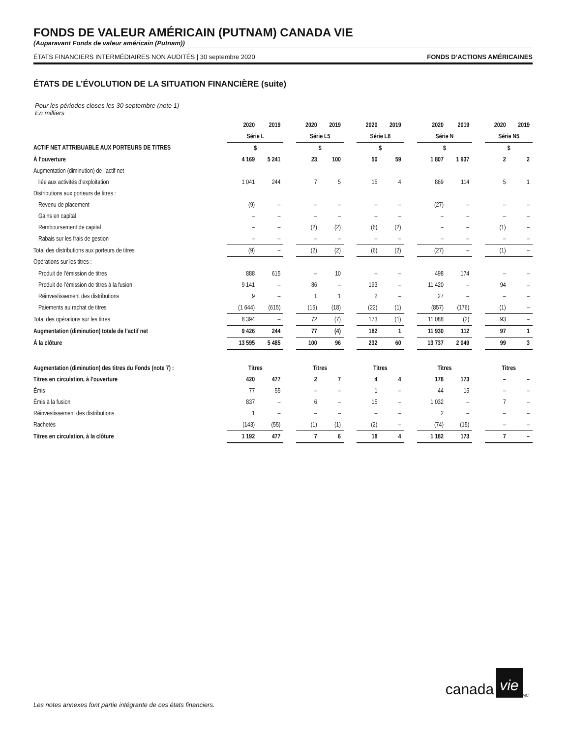FONDS DE VALEUR AMÉRICAIN (PUTNAM) CANADA VIE
(Auparavant Fonds de valeur américain (Putnam))
ÉTATS FINANCIERS INTERMÉDIAIRES NON AUDITÉS | 30 septembre 2020 FONDS D’ACTIONS AMÉRICAINES
ÉTATS DE L’ÉVOLUTION DE LA SITUATION FINANCIÈRE (suite)
Pour les périodes closes les 30 septembre (note 1)
En milliers
| | 2020 | 2019 | | 2020 | 2019 | | 2020 | 2019 | | 2020 | 2019 | | 2020 | 2019 |
| --- | --- | --- | --- | --- | --- | --- | --- | --- | --- | --- | --- | --- | --- | --- |
| | Série L | | | Série L5 | | | Série L8 | | | Série N | | | Série N5 | |
| ACTIF NET ATTRIBUABLE AUX PORTEURS DE TITRES | $ | | | $ | | | $ | | | $ | | | $ | |
| À l’ouverture | 4 169 | 5 241 | | 23 | 100 | | 50 | 59 | | 1 807 | 1 937 | | 2 | 2 |
| Augmentation (diminution) de l’actif net | | | | | | | | | | | | | | |
| liée aux activités d’exploitation | 1 041 | 244 | | 7 | 5 | | 15 | 4 | | 869 | 114 | | 5 | 1 |
| Distributions aux porteurs de titres : | | | | | | | | | | | | | | |
| Revenu de placement | (9) | – | | – | – | | – | – | | (27) | – | | – | – |
| Gains en capital | – | – | | – | – | | – | – | | – | – | | – | – |
| Remboursement de capital | – | – | | (2) | (2) | | (6) | (2) | | – | – | | (1) | – |
| Rabais sur les frais de gestion | – | – | | – | – | | – | – | | – | – | | – | – |
| Total des distributions aux porteurs de titres | (9) | – | | (2) | (2) | | (6) | (2) | | (27) | – | | (1) | – |
| Opérations sur les titres : | | | | | | | | | | | | | | |
| Produit de l’émission de titres | 888 | 615 | | – | 10 | | – | – | | 498 | 174 | | – | – |
| Produit de l’émission de titres à la fusion | 9 141 | – | | 86 | – | | 193 | – | | 11 420 | – | | 94 | – |
| Réinvestissement des distributions | 9 | – | | 1 | 1 | | 2 | – | | 27 | – | | – | – |
| Paiements au rachat de titres | (1 644) | (615) | | (15) | (18) | | (22) | (1) | | (857) | (176) | | (1) | – |
| Total des opérations sur les titres | 8 394 | – | | 72 | (7) | | 173 | (1) | | 11 088 | (2) | | 93 | – |
| Augmentation (diminution) totale de l’actif net | 9 426 | 244 | | 77 | (4) | | 182 | 1 | | 11 930 | 112 | | 97 | 1 |
| À la clôture | 13 595 | 5 485 | | 100 | 96 | | 232 | 60 | | 13 737 | 2 049 | | 99 | 3 |
| Augmentation (diminution) des titres du Fonds (note 7) : | Titres | | | Titres | | | Titres | | | Titres | | | Titres | |
| Titres en circulation, à l’ouverture | 420 | 477 | | 2 | 7 | | 4 | 4 | | 178 | 173 | | – | – |
| Émis | 77 | 55 | | – | – | | 1 | – | | 44 | 15 | | – | – |
| Émis à la fusion | 837 | – | | 6 | – | | 15 | – | | 1 032 | – | | 7 | – |
| Réinvestissement des distributions | 1 | – | | – | – | | – | – | | 2 | – | | – | – |
| Rachetés | (143) | (55) | | (1) | (1) | | (2) | – | | (74) | (15) | | – | – |
| Titres en circulation, à la clôture | 1 192 | 477 | | 7 | 6 | | 18 | 4 | | 1 182 | 173 | | 7 | – |
canada vie<sup>MC</sup>
Les notes annexes font partie intégrante de ces états financiers.